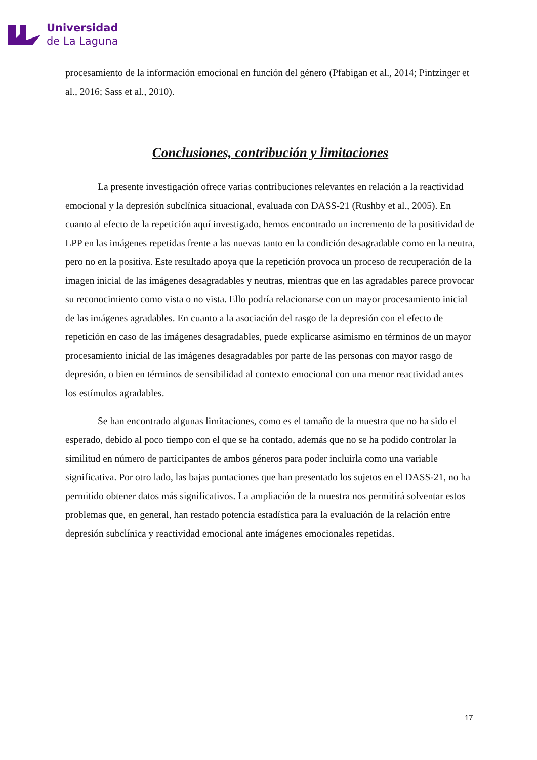Universidad
de La Laguna
procesamiento de la información emocional en función del género (Pfabigan et al., 2014; Pintzinger et al., 2016; Sass et al., 2010).
Conclusiones, contribución y limitaciones
La presente investigación ofrece varias contribuciones relevantes en relación a la reactividad emocional y la depresión subclínica situacional, evaluada con DASS-21 (Rushby et al., 2005). En cuanto al efecto de la repetición aquí investigado, hemos encontrado un incremento de la positividad de LPP en las imágenes repetidas frente a las nuevas tanto en la condición desagradable como en la neutra, pero no en la positiva. Este resultado apoya que la repetición provoca un proceso de recuperación de la imagen inicial de las imágenes desagradables y neutras, mientras que en las agradables parece provocar su reconocimiento como vista o no vista. Ello podría relacionarse con un mayor procesamiento inicial de las imágenes agradables. En cuanto a la asociación del rasgo de la depresión con el efecto de repetición en caso de las imágenes desagradables, puede explicarse asimismo en términos de un mayor procesamiento inicial de las imágenes desagradables por parte de las personas con mayor rasgo de depresión, o bien en términos de sensibilidad al contexto emocional con una menor reactividad antes los estímulos agradables.
Se han encontrado algunas limitaciones, como es el tamaño de la muestra que no ha sido el esperado, debido al poco tiempo con el que se ha contado, además que no se ha podido controlar la similitud en número de participantes de ambos géneros para poder incluirla como una variable significativa. Por otro lado, las bajas puntaciones que han presentado los sujetos en el DASS-21, no ha permitido obtener datos más significativos. La ampliación de la muestra nos permitirá solventar estos problemas que, en general, han restado potencia estadística para la evaluación de la relación entre depresión subclínica y reactividad emocional ante imágenes emocionales repetidas.
17